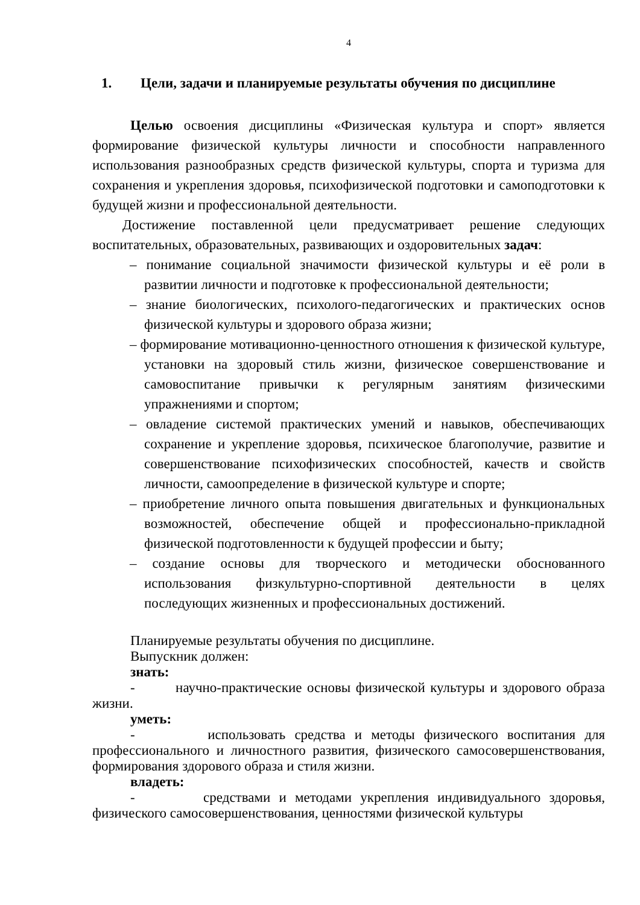4
1. Цели, задачи и планируемые результаты обучения по дисциплине
Целью освоения дисциплины «Физическая культура и спорт» является формирование физической культуры личности и способности направленного использования разнообразных средств физической культуры, спорта и туризма для сохранения и укрепления здоровья, психофизической подготовки и самоподготовки к будущей жизни и профессиональной деятельности.
Достижение поставленной цели предусматривает решение следующих воспитательных, образовательных, развивающих и оздоровительных задач:
– понимание социальной значимости физической культуры и её роли в развитии личности и подготовке к профессиональной деятельности;
– знание биологических, психолого-педагогических и практических основ физической культуры и здорового образа жизни;
– формирование мотивационно-ценностного отношения к физической культуре, установки на здоровый стиль жизни, физическое совершенствование и самовоспитание привычки к регулярным занятиям физическими упражнениями и спортом;
– овладение системой практических умений и навыков, обеспечивающих сохранение и укрепление здоровья, психическое благополучие, развитие и совершенствование психофизических способностей, качеств и свойств личности, самоопределение в физической культуре и спорте;
– приобретение личного опыта повышения двигательных и функциональных возможностей, обеспечение общей и профессионально-прикладной физической подготовленности к будущей профессии и быту;
– создание основы для творческого и методически обоснованного использования физкультурно-спортивной деятельности в целях последующих жизненных и профессиональных достижений.
Планируемые результаты обучения по дисциплине.
Выпускник должен:
знать:
- научно-практические основы физической культуры и здорового образа жизни.
уметь:
- использовать средства и методы физического воспитания для профессионального и личностного развития, физического самосовершенствования, формирования здорового образа и стиля жизни.
владеть:
- средствами и методами укрепления индивидуального здоровья, физического самосовершенствования, ценностями физической культуры